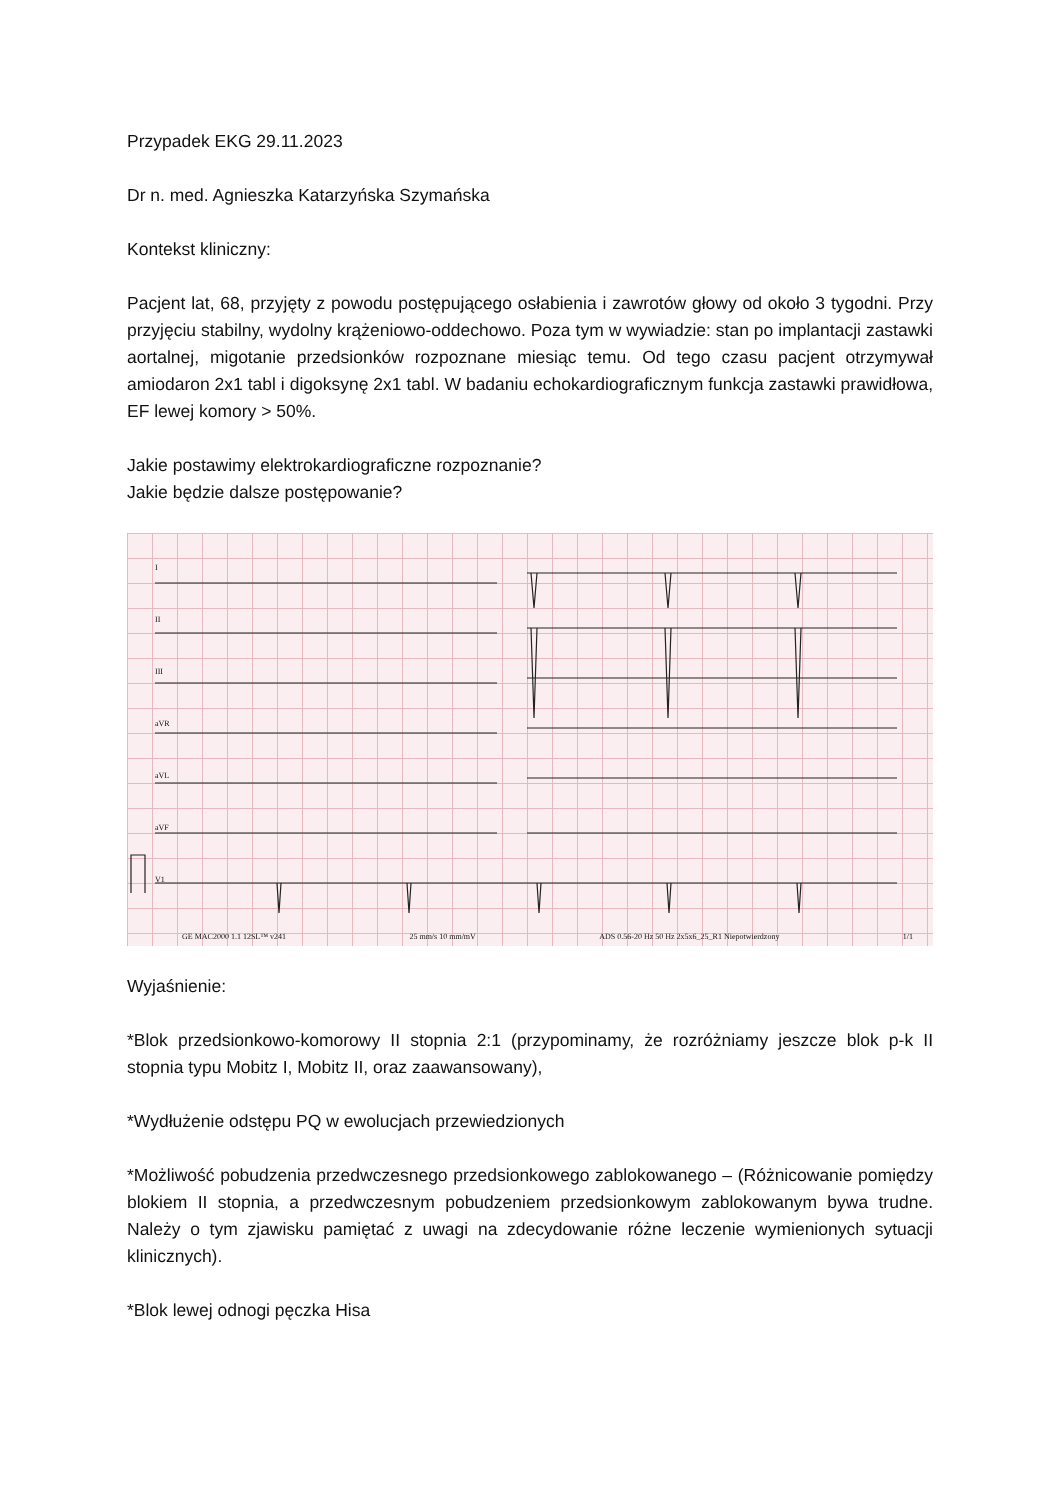Przypadek EKG 29.11.2023
Dr n. med. Agnieszka Katarzyńska Szymańska
Kontekst kliniczny:
Pacjent lat, 68, przyjęty z powodu postępującego osłabienia i zawrotów głowy od około 3 tygodni. Przy przyjęciu stabilny, wydolny krążeniowo-oddechowo. Poza tym w wywiadzie: stan po implantacji zastawki aortalnej, migotanie przedsionków rozpoznane miesiąc temu. Od tego czasu pacjent otrzymywał amiodaron 2x1 tabl i digoksynę 2x1 tabl. W badaniu echokardiograficznym funkcja zastawki prawidłowa, EF lewej komory > 50%.
Jakie postawimy elektrokardiograficzne rozpoznanie?
Jakie będzie dalsze postępowanie?
I
II
III
aVR
aVL
aVF
V1
GE MAC2000 1.1 12SL™ v241 25 mm/s 10 mm/mV ADS 0.56-20 Hz 50 Hz 2x5x6_25_R1 Niepotwierdzony 1/1
Wyjaśnienie:
*Blok przedsionkowo-komorowy II stopnia 2:1 (przypominamy, że rozróżniamy jeszcze blok p-k II stopnia typu Mobitz I, Mobitz II, oraz zaawansowany),
*Wydłużenie odstępu PQ w ewolucjach przewiedzionych
*Możliwość pobudzenia przedwczesnego przedsionkowego zablokowanego – (Różnicowanie pomiędzy blokiem II stopnia, a przedwczesnym pobudzeniem przedsionkowym zablokowanym bywa trudne. Należy o tym zjawisku pamiętać z uwagi na zdecydowanie różne leczenie wymienionych sytuacji klinicznych).
*Blok lewej odnogi pęczka Hisa